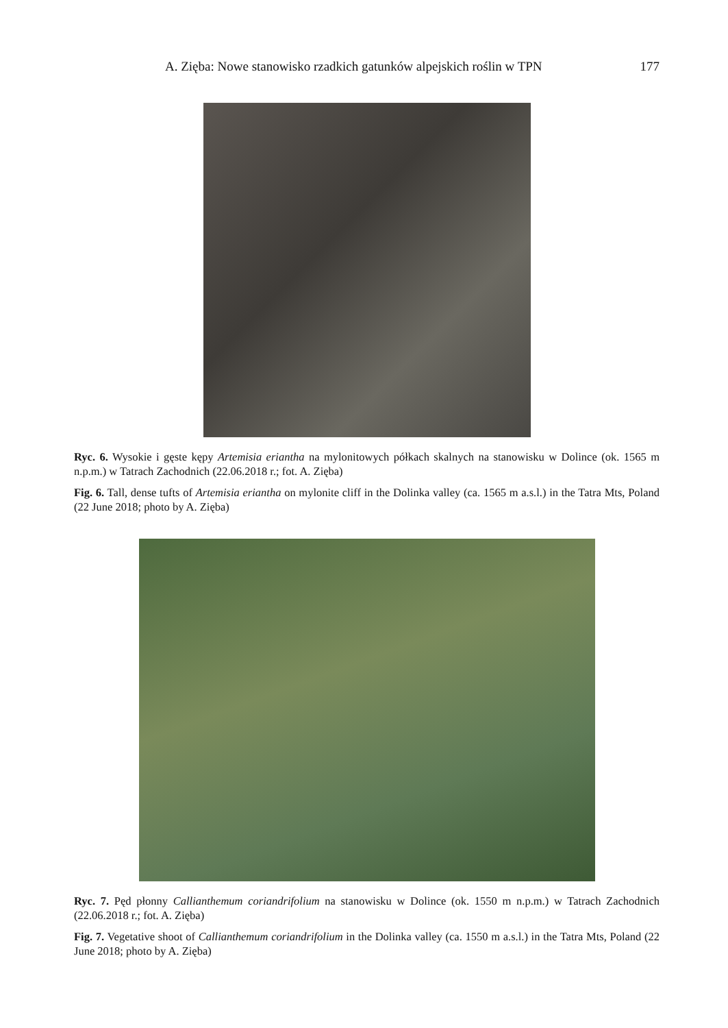A. Zięba: Nowe stanowisko rzadkich gatunków alpejskich roślin w TPN 177
Ryc. 6. Wysokie i gęste kępy Artemisia eriantha na mylonitowych półkach skalnych na stanowisku w Dolince (ok. 1565 m n.p.m.) w Tatrach Zachodnich (22.06.2018 r.; fot. A. Zięba)
Fig. 6. Tall, dense tufts of Artemisia eriantha on mylonite cliff in the Dolinka valley (ca. 1565 m a.s.l.) in the Tatra Mts, Poland (22 June 2018; photo by A. Zięba)
Ryc. 7. Pęd płonny Callianthemum coriandrifolium na stanowisku w Dolince (ok. 1550 m n.p.m.) w Tatrach Zachodnich (22.06.2018 r.; fot. A. Zięba)
Fig. 7. Vegetative shoot of Callianthemum coriandrifolium in the Dolinka valley (ca. 1550 m a.s.l.) in the Tatra Mts, Poland (22 June 2018; photo by A. Zięba)